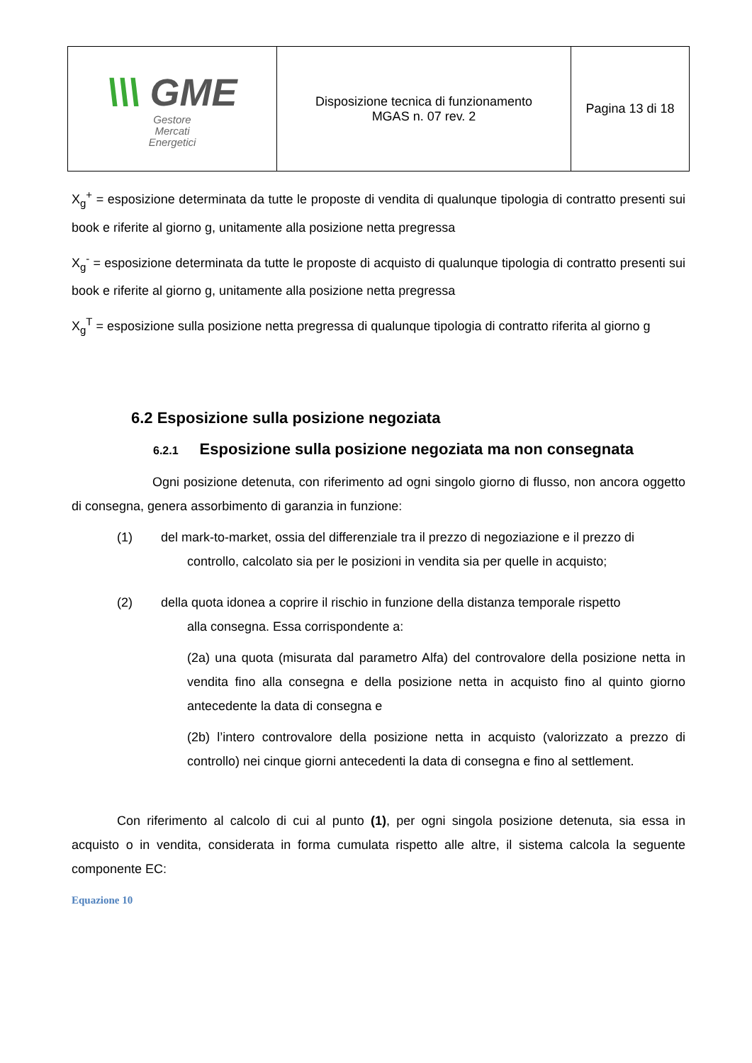| \\\ GME Gestore Mercati Energetici | Disposizione tecnica di funzionamento MGAS n. 07 rev. 2 | Pagina 13 di 18 |
X<sub>g</sub><sup>+</sup> = esposizione determinata da tutte le proposte di vendita di qualunque tipologia di contratto presenti sui book e riferite al giorno g, unitamente alla posizione netta pregressa
X<sub>g</sub><sup>-</sup> = esposizione determinata da tutte le proposte di acquisto di qualunque tipologia di contratto presenti sui book e riferite al giorno g, unitamente alla posizione netta pregressa
X<sub>g</sub><sup>T</sup> = esposizione sulla posizione netta pregressa di qualunque tipologia di contratto riferita al giorno g
6.2 Esposizione sulla posizione negoziata
6.2.1 Esposizione sulla posizione negoziata ma non consegnata
Ogni posizione detenuta, con riferimento ad ogni singolo giorno di flusso, non ancora oggetto di consegna, genera assorbimento di garanzia in funzione:
(1) del mark-to-market, ossia del differenziale tra il prezzo di negoziazione e il prezzo di
controllo, calcolato sia per le posizioni in vendita sia per quelle in acquisto;
(2) della quota idonea a coprire il rischio in funzione della distanza temporale rispetto
alla consegna. Essa corrispondente a:
(2a) una quota (misurata dal parametro Alfa) del controvalore della posizione netta in vendita fino alla consegna e della posizione netta in acquisto fino al quinto giorno antecedente la data di consegna e
(2b) l’intero controvalore della posizione netta in acquisto (valorizzato a prezzo di controllo) nei cinque giorni antecedenti la data di consegna e fino al settlement.
Con riferimento al calcolo di cui al punto (1), per ogni singola posizione detenuta, sia essa in acquisto o in vendita, considerata in forma cumulata rispetto alle altre, il sistema calcola la seguente componente EC:
Equazione 10